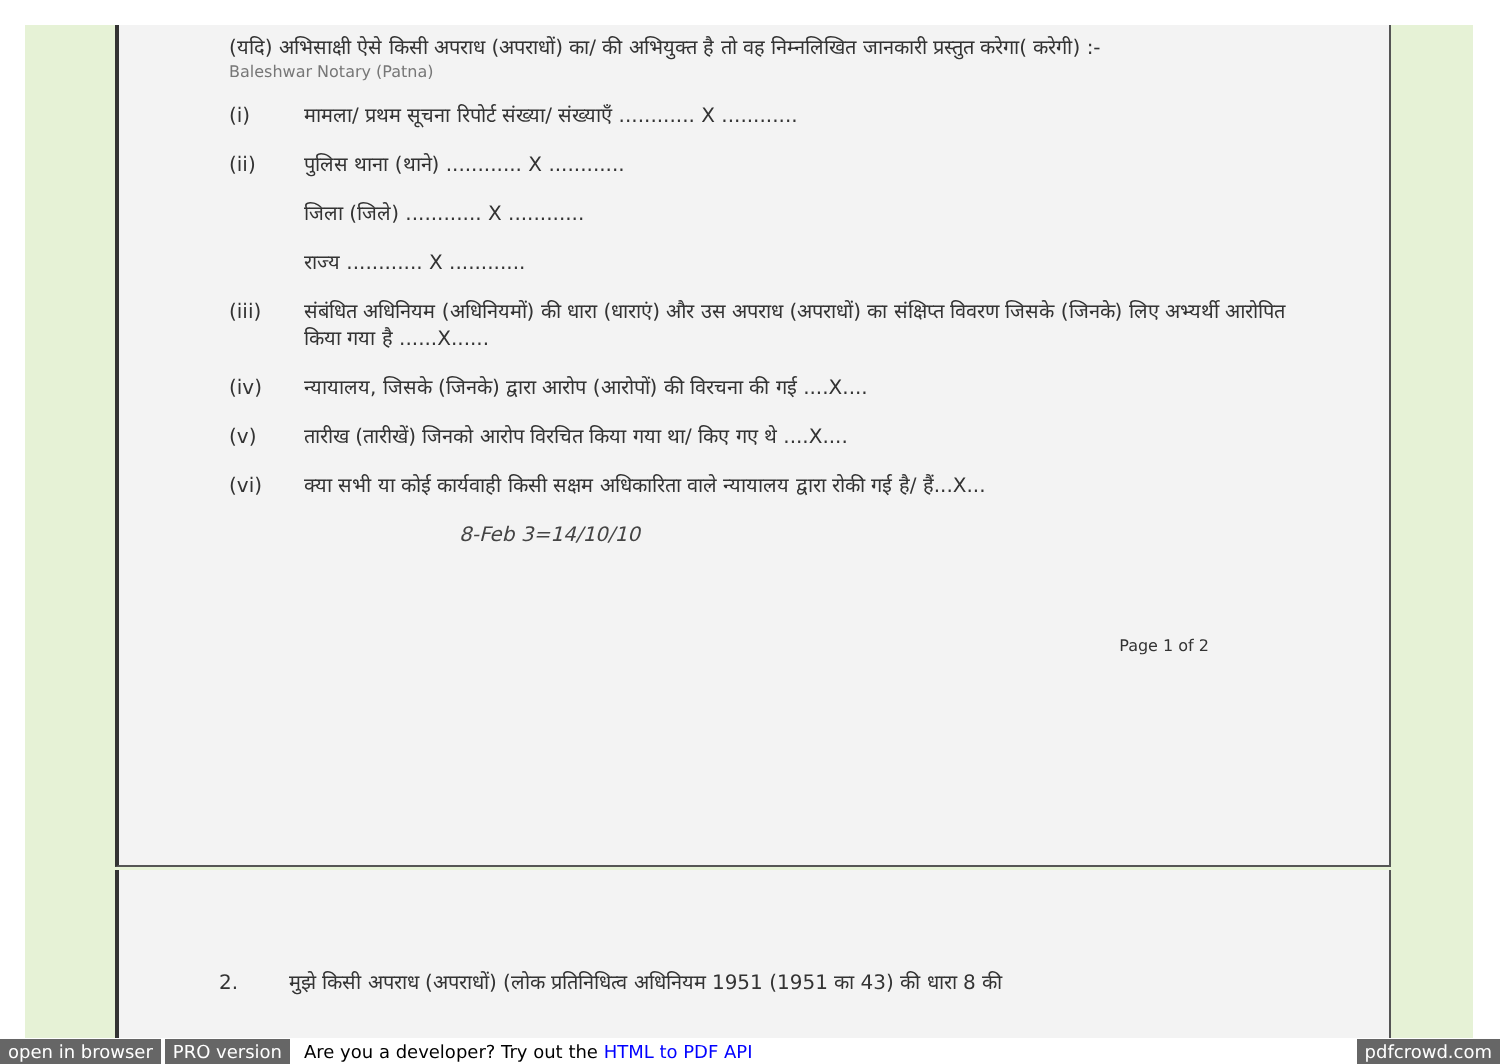(यदि) अभिसाक्षी ऐसे किसी अपराध (अपराधों) का/ की अभियुक्त है तो वह निम्नलिखित जानकारी प्रस्तुत करेगा( करेगी) :-
Baleshwar Notary (Patna)
(i) मामला/ प्रथम सूचना रिपोर्ट संख्या/ संख्याएँ ............ X ............
(ii) पुलिस थाना (थाने) ............ X ............
जिला (जिले) ............ X ............
राज्य ............ X ............
(iii) संबंधित अधिनियम (अधिनियमों) की धारा (धाराएं) और उस अपराध (अपराधों) का संक्षिप्त विवरण जिसके (जिनके) लिए अभ्यर्थी आरोपित किया गया है ......X......
(iv) न्यायालय, जिसके (जिनके) द्वारा आरोप (आरोपों) की विरचना की गई ....X....
(v) तारीख (तारीखें) जिनको आरोप विरचित किया गया था/ किए गए थे ....X....
(vi) क्या सभी या कोई कार्यवाही किसी सक्षम अधिकारिता वाले न्यायालय द्वारा रोकी गई है/ हैं...X...
8-Feb 3=14/10/10
Page 1 of 2
2. मुझे किसी अपराध (अपराधों) (लोक प्रतिनिधित्व अधिनियम 1951 (1951 का 43) की धारा 8 की
open in browser PRO version Are you a developer? Try out the HTML to PDF API pdfcrowd.com